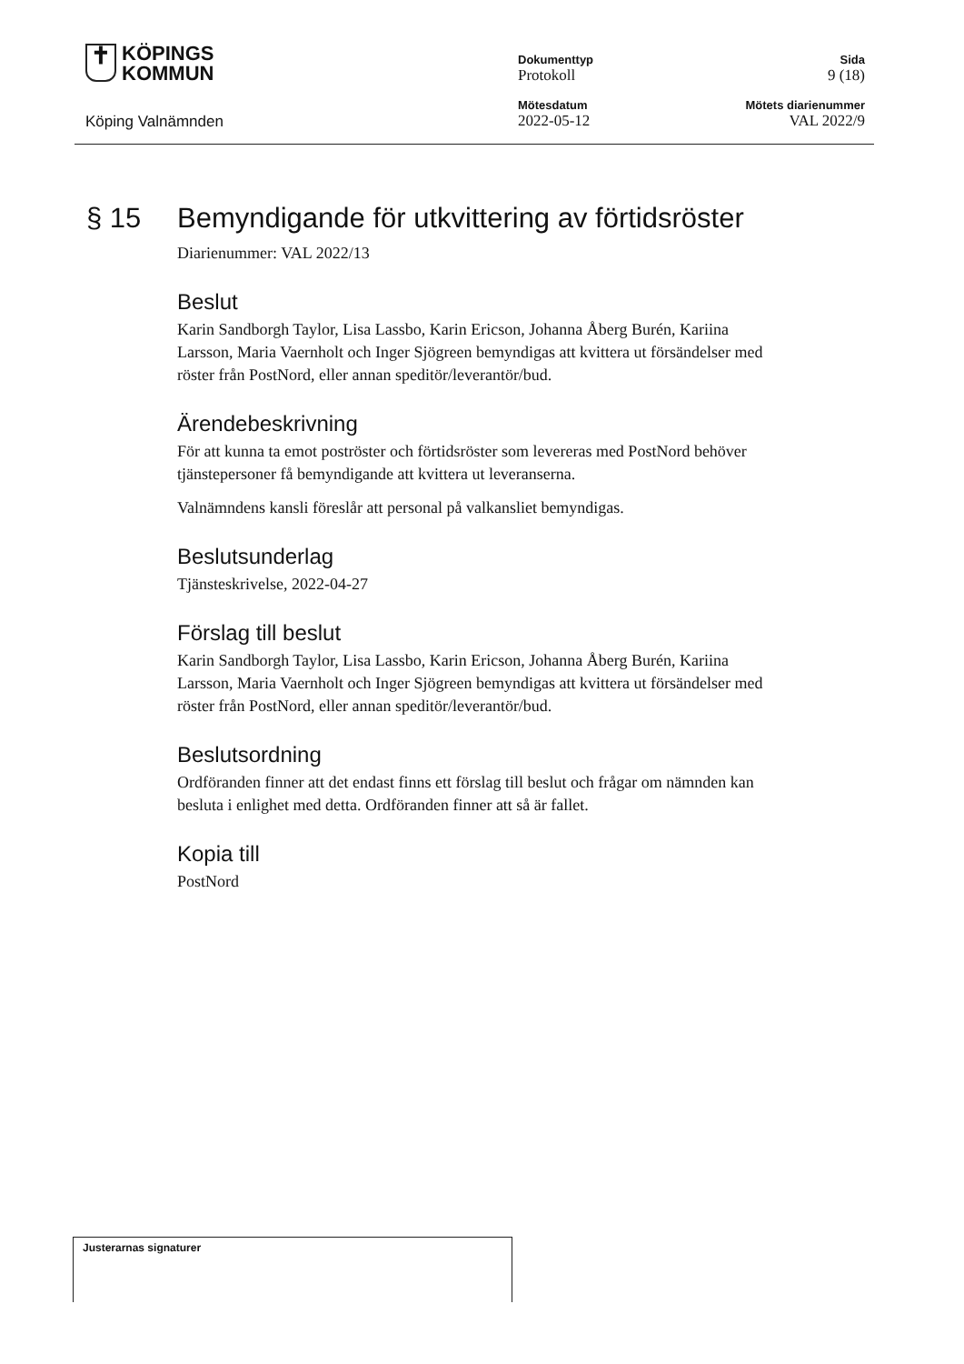✝ KÖPINGS
KOMMUN
Köping Valnämnden
Dokumenttyp
Protokoll
Sida
9 (18)
Mötesdatum
2022-05-12
Mötets diarienummer
VAL 2022/9
§ 15 Bemyndigande för utkvittering av förtidsröster
Diarienummer: VAL 2022/13
Beslut
Karin Sandborgh Taylor, Lisa Lassbo, Karin Ericson, Johanna Åberg Burén, Kariina Larsson, Maria Vaernholt och Inger Sjögreen bemyndigas att kvittera ut försändelser med röster från PostNord, eller annan speditör/leverantör/bud.
Ärendebeskrivning
För att kunna ta emot poströster och förtidsröster som levereras med PostNord behöver tjänstepersoner få bemyndigande att kvittera ut leveranserna.
Valnämndens kansli föreslår att personal på valkansliet bemyndigas.
Beslutsunderlag
Tjänsteskrivelse, 2022-04-27
Förslag till beslut
Karin Sandborgh Taylor, Lisa Lassbo, Karin Ericson, Johanna Åberg Burén, Kariina Larsson, Maria Vaernholt och Inger Sjögreen bemyndigas att kvittera ut försändelser med röster från PostNord, eller annan speditör/leverantör/bud.
Beslutsordning
Ordföranden finner att det endast finns ett förslag till beslut och frågar om nämnden kan besluta i enlighet med detta. Ordföranden finner att så är fallet.
Kopia till
PostNord
Justerarnas signaturer